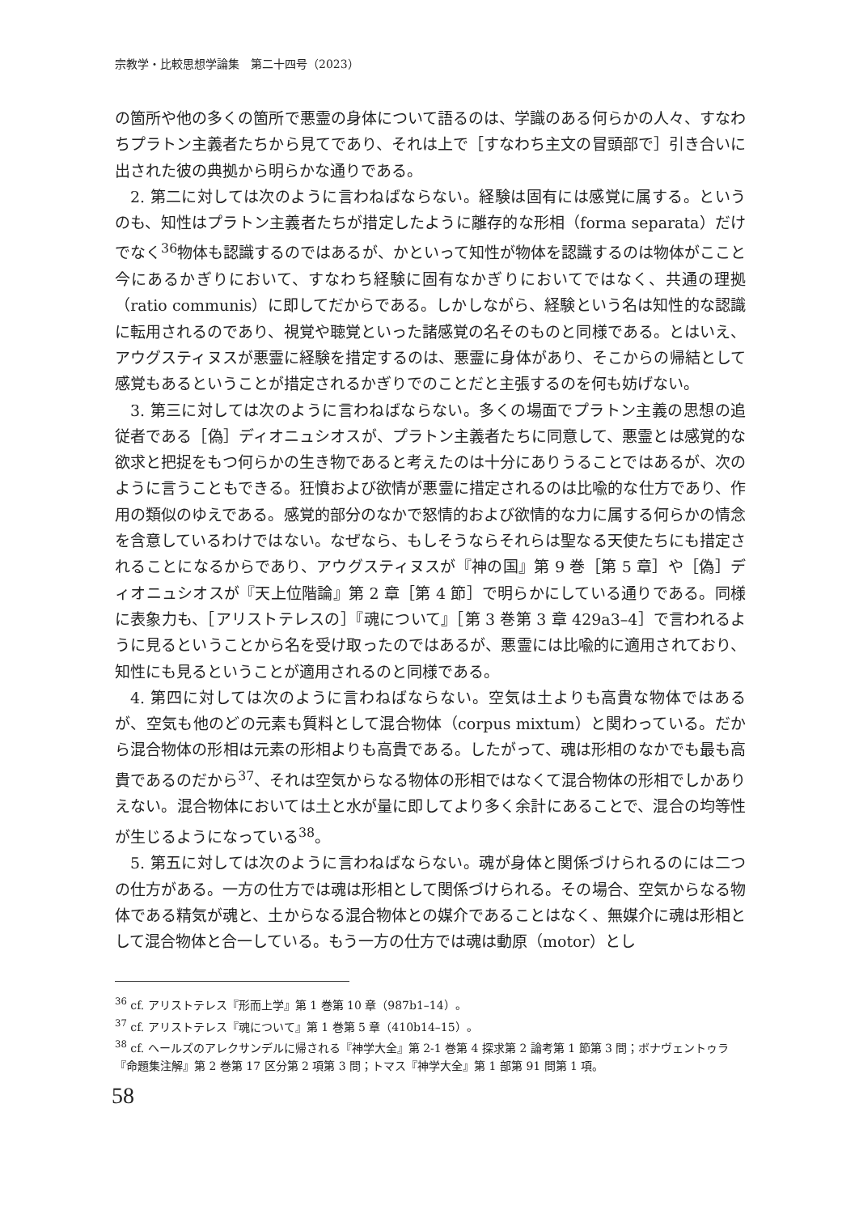宗教学・比較思想学論集　第二十四号（2023）
の箇所や他の多くの箇所で悪霊の身体について語るのは、学識のある何らかの人々、すなわちプラトン主義者たちから見てであり、それは上で［すなわち主文の冒頭部で］引き合いに出された彼の典拠から明らかな通りである。
2. 第二に対しては次のように言わねばならない。経験は固有には感覚に属する。というのも、知性はプラトン主義者たちが措定したように離存的な形相（forma separata）だけでなく<sup>36</sup>物体も認識するのではあるが、かといって知性が物体を認識するのは物体がここと今にあるかぎりにおいて、すなわち経験に固有なかぎりにおいてではなく、共通の理拠（ratio communis）に即してだからである。しかしながら、経験という名は知性的な認識に転用されるのであり、視覚や聴覚といった諸感覚の名そのものと同様である。とはいえ、アウグスティヌスが悪霊に経験を措定するのは、悪霊に身体があり、そこからの帰結として感覚もあるということが措定されるかぎりでのことだと主張するのを何も妨げない。
3. 第三に対しては次のように言わねばならない。多くの場面でプラトン主義の思想の追従者である［偽］ディオニュシオスが、プラトン主義者たちに同意して、悪霊とは感覚的な欲求と把捉をもつ何らかの生き物であると考えたのは十分にありうることではあるが、次のように言うこともできる。狂憤および欲情が悪霊に措定されるのは比喩的な仕方であり、作用の類似のゆえである。感覚的部分のなかで怒情的および欲情的な力に属する何らかの情念を含意しているわけではない。なぜなら、もしそうならそれらは聖なる天使たちにも措定されることになるからであり、アウグスティヌスが『神の国』第 9 巻［第 5 章］や［偽］ディオニュシオスが『天上位階論』第 2 章［第 4 節］で明らかにしている通りである。同様に表象力も、［アリストテレスの］『魂について』［第 3 巻第 3 章 429a3–4］で言われるように見るということから名を受け取ったのではあるが、悪霊には比喩的に適用されており、知性にも見るということが適用されるのと同様である。
4. 第四に対しては次のように言わねばならない。空気は土よりも高貴な物体ではあるが、空気も他のどの元素も質料として混合物体（corpus mixtum）と関わっている。だから混合物体の形相は元素の形相よりも高貴である。したがって、魂は形相のなかでも最も高貴であるのだから<sup>37</sup>、それは空気からなる物体の形相ではなくて混合物体の形相でしかありえない。混合物体においては土と水が量に即してより多く余計にあることで、混合の均等性が生じるようになっている<sup>38</sup>。
5. 第五に対しては次のように言わねばならない。魂が身体と関係づけられるのには二つの仕方がある。一方の仕方では魂は形相として関係づけられる。その場合、空気からなる物体である精気が魂と、土からなる混合物体との媒介であることはなく、無媒介に魂は形相として混合物体と合一している。もう一方の仕方では魂は動原（motor）とし
<sup>36</sup> cf. アリストテレス『形而上学』第 1 巻第 10 章（987b1–14）。
<sup>37</sup> cf. アリストテレス『魂について』第 1 巻第 5 章（410b14–15）。
<sup>38</sup> cf. ヘールズのアレクサンデルに帰される『神学大全』第 2-1 巻第 4 探求第 2 論考第 1 節第 3 問；ボナヴェントゥラ『命題集注解』第 2 巻第 17 区分第 2 項第 3 問；トマス『神学大全』第 1 部第 91 問第 1 項。
58